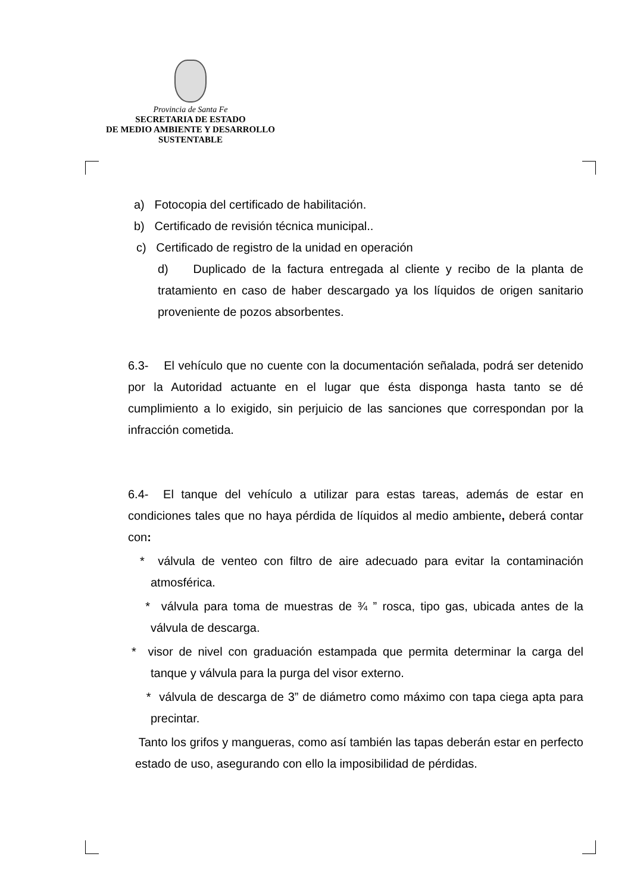Provincia de Santa Fe
SECRETARIA DE ESTADO
DE MEDIO AMBIENTE Y DESARROLLO
SUSTENTABLE
a) Fotocopia del certificado de habilitación.
b) Certificado de revisión técnica municipal..
c) Certificado de registro de la unidad en operación
d) Duplicado de la factura entregada al cliente y recibo de la planta de tratamiento en caso de haber descargado ya los líquidos de origen sanitario proveniente de pozos absorbentes.
6.3- El vehículo que no cuente con la documentación señalada, podrá ser detenido por la Autoridad actuante en el lugar que ésta disponga hasta tanto se dé cumplimiento a lo exigido, sin perjuicio de las sanciones que correspondan por la infracción cometida.
6.4- El tanque del vehículo a utilizar para estas tareas, además de estar en condiciones tales que no haya pérdida de líquidos al medio ambiente, deberá contar con:
* válvula de venteo con filtro de aire adecuado para evitar la contaminación atmosférica.
* válvula para toma de muestras de ¾ ” rosca, tipo gas, ubicada antes de la válvula de descarga.
* visor de nivel con graduación estampada que permita determinar la carga del tanque y válvula para la purga del visor externo.
* válvula de descarga de 3” de diámetro como máximo con tapa ciega apta para precintar.
Tanto los grifos y mangueras, como así también las tapas deberán estar en perfecto estado de uso, asegurando con ello la imposibilidad de pérdidas.